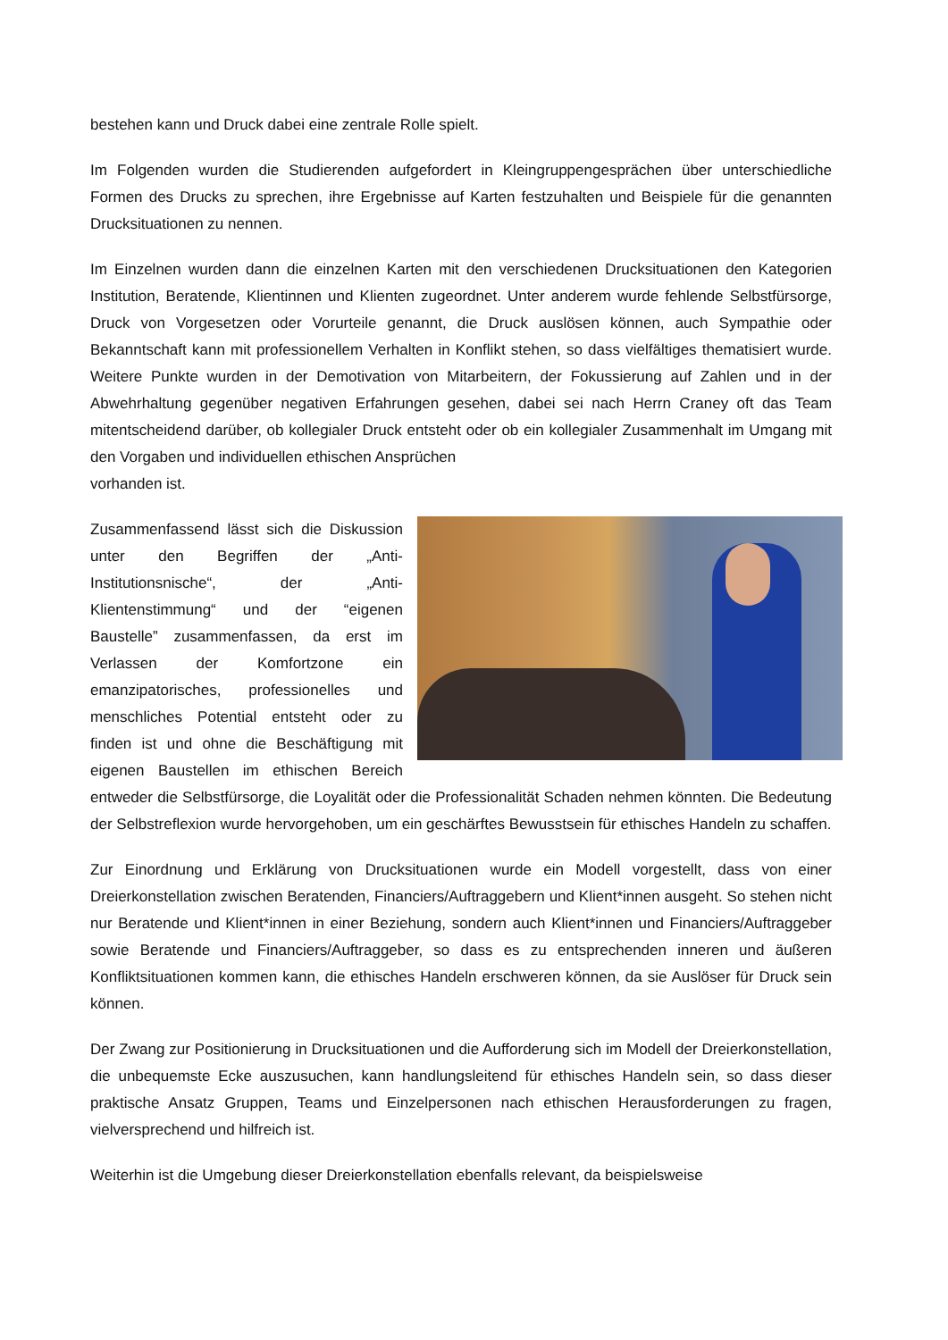bestehen kann und Druck dabei eine zentrale Rolle spielt.
Im Folgenden wurden die Studierenden aufgefordert in Kleingruppengesprächen über unterschiedliche Formen des Drucks zu sprechen, ihre Ergebnisse auf Karten festzuhalten und Beispiele für die genannten Drucksituationen zu nennen.
Im Einzelnen wurden dann die einzelnen Karten mit den verschiedenen Drucksituationen den Kategorien Institution, Beratende, Klientinnen und Klienten zugeordnet. Unter anderem wurde fehlende Selbstfürsorge, Druck von Vorgesetzen oder Vorurteile genannt, die Druck auslösen können, auch Sympathie oder Bekanntschaft kann mit professionellem Verhalten in Konflikt stehen, so dass vielfältiges thematisiert wurde. Weitere Punkte wurden in der Demotivation von Mitarbeitern, der Fokussierung auf Zahlen und in der Abwehrhaltung gegenüber negativen Erfahrungen gesehen, dabei sei nach Herrn Craney oft das Team mitentscheidend darüber, ob kollegialer Druck entsteht oder ob ein kollegialer Zusammenhalt im Umgang mit den Vorgaben und individuellen ethischen Ansprüchen
vorhanden ist.
Zusammenfassend lässt sich die Diskussion unter den Begriffen der „Anti-Institutionsnische“, der „Anti-Klientenstimmung“ und der “eigenen Baustelle” zusammenfassen, da erst im Verlassen der Komfortzone ein emanzipatorisches, professionelles und menschliches Potential entsteht oder zu finden ist und ohne die Beschäftigung mit eigenen Baustellen im ethischen Bereich entweder die Selbstfürsorge, die Loyalität oder die Professionalität Schaden nehmen könnten. Die Bedeutung der Selbstreflexion wurde hervorgehoben, um ein geschärftes Bewusstsein für ethisches Handeln zu schaffen.
Zur Einordnung und Erklärung von Drucksituationen wurde ein Modell vorgestellt, dass von einer Dreierkonstellation zwischen Beratenden, Financiers/Auftraggebern und Klient*innen ausgeht. So stehen nicht nur Beratende und Klient*innen in einer Beziehung, sondern auch Klient*innen und Financiers/Auftraggeber sowie Beratende und Financiers/Auftraggeber, so dass es zu entsprechenden inneren und äußeren Konfliktsituationen kommen kann, die ethisches Handeln erschweren können, da sie Auslöser für Druck sein können.
Der Zwang zur Positionierung in Drucksituationen und die Aufforderung sich im Modell der Dreierkonstellation, die unbequemste Ecke auszusuchen, kann handlungsleitend für ethisches Handeln sein, so dass dieser praktische Ansatz Gruppen, Teams und Einzelpersonen nach ethischen Herausforderungen zu fragen, vielversprechend und hilfreich ist.
Weiterhin ist die Umgebung dieser Dreierkonstellation ebenfalls relevant, da beispielsweise